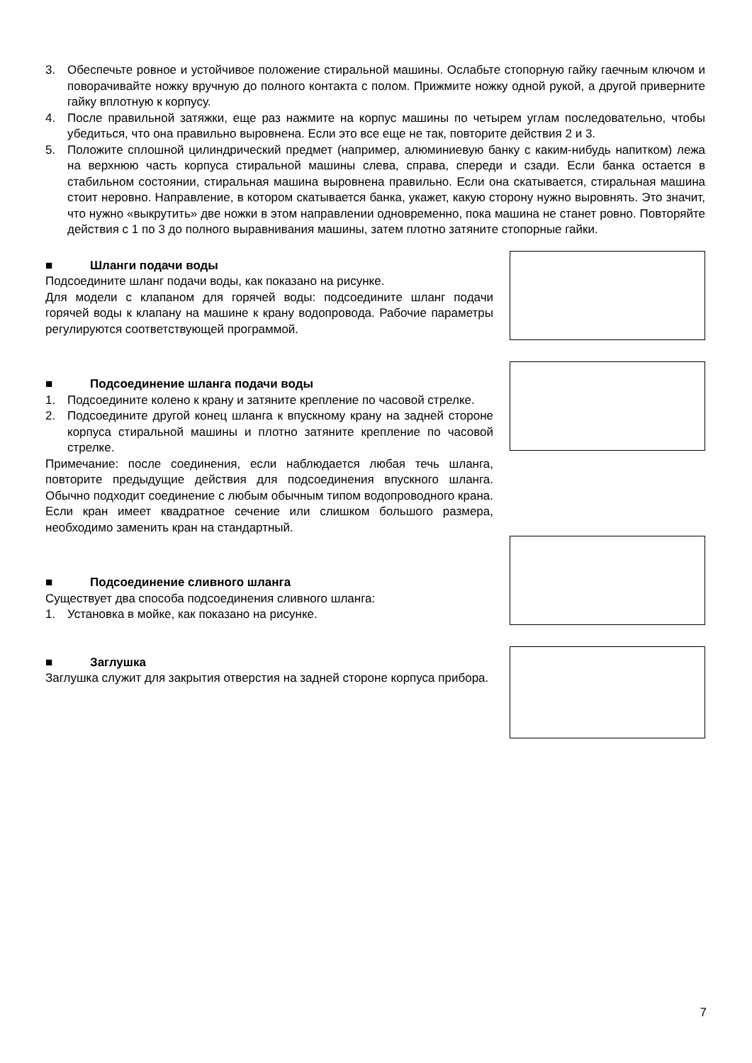3. Обеспечьте ровное и устойчивое положение стиральной машины. Ослабьте стопорную гайку гаечным ключом и поворачивайте ножку вручную до полного контакта с полом. Прижмите ножку одной рукой, а другой приверните гайку вплотную к корпусу.
4. После правильной затяжки, еще раз нажмите на корпус машины по четырем углам последовательно, чтобы убедиться, что она правильно выровнена. Если это все еще не так, повторите действия 2 и 3.
5. Положите сплошной цилиндрический предмет (например, алюминиевую банку с каким-нибудь напитком) лежа на верхнюю часть корпуса стиральной машины слева, справа, спереди и сзади. Если банка остается в стабильном состоянии, стиральная машина выровнена правильно. Если она скатывается, стиральная машина стоит неровно. Направление, в котором скатывается банка, укажет, какую сторону нужно выровнять. Это значит, что нужно «выкрутить» две ножки в этом направлении одновременно, пока машина не станет ровно. Повторяйте действия с 1 по 3 до полного выравнивания машины, затем плотно затяните стопорные гайки.
■ Шланги подачи воды
Подсоедините шланг подачи воды, как показано на рисунке.
Для модели с клапаном для горячей воды: подсоедините шланг подачи горячей воды к клапану на машине к крану водопровода. Рабочие параметры регулируются соответствующей программой.
■ Подсоединение шланга подачи воды
1. Подсоедините колено к крану и затяните крепление по часовой стрелке.
2. Подсоедините другой конец шланга к впускному крану на задней стороне корпуса стиральной машины и плотно затяните крепление по часовой стрелке.
Примечание: после соединения, если наблюдается любая течь шланга, повторите предыдущие действия для подсоединения впускного шланга. Обычно подходит соединение с любым обычным типом водопроводного крана. Если кран имеет квадратное сечение или слишком большого размера, необходимо заменить кран на стандартный.
■ Подсоединение сливного шланга
Существует два способа подсоединения сливного шланга:
1. Установка в мойке, как показано на рисунке.
■ Заглушка
Заглушка служит для закрытия отверстия на задней стороне корпуса прибора.
7